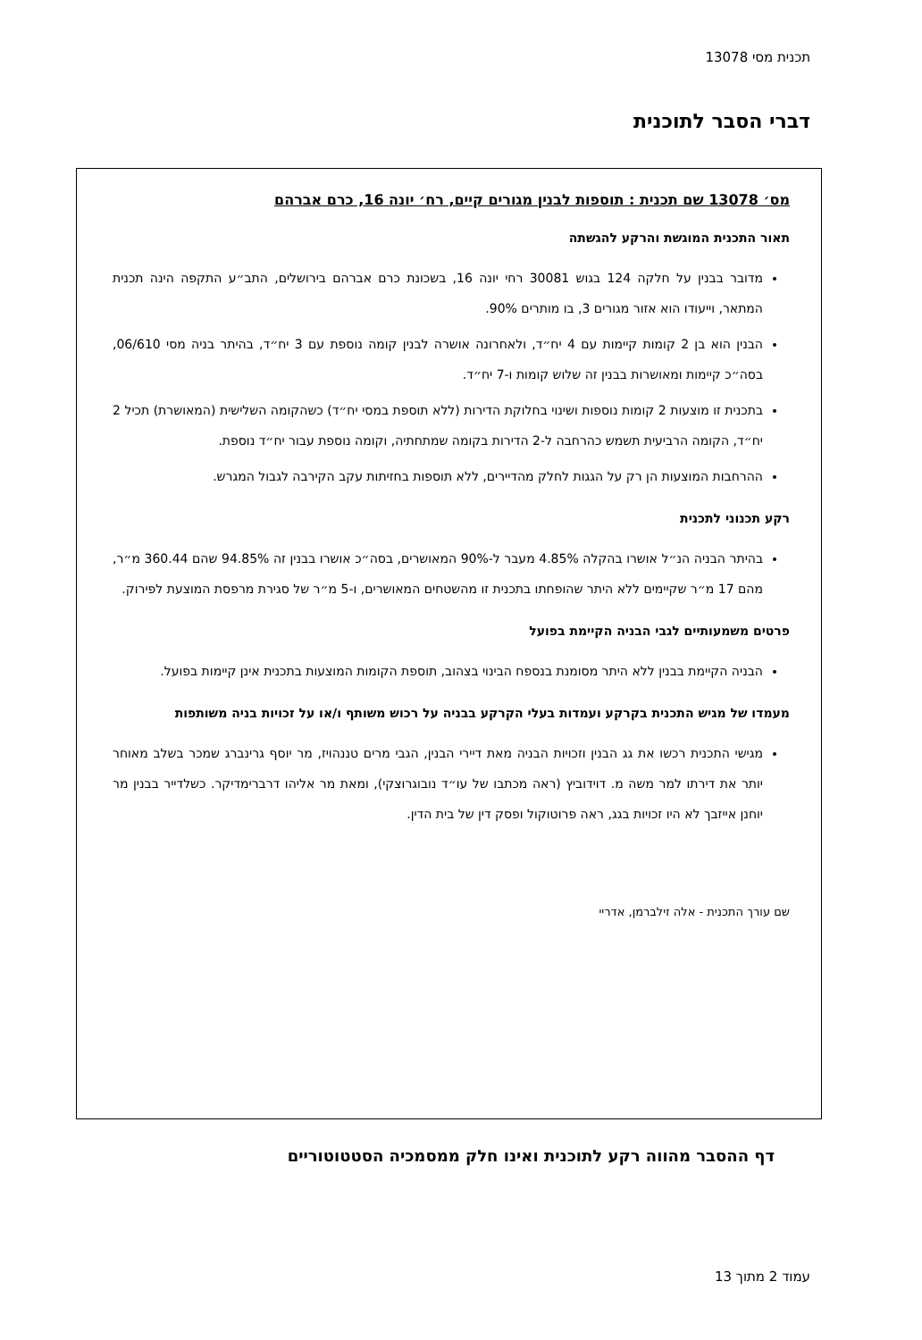תכנית מסי 13078
דברי הסבר לתוכנית
מס׳ 13078 שם תכנית : תוספות לבנין מגורים קיים, רח׳ יונה 16, כרם אברהם
תאור התכנית המוגשת והרקע להגשתה
מדובר בבנין על חלקה 124 בגוש 30081 רחי יונה 16, בשכונת כרם אברהם בירושלים, התב״ע התקפה הינה תכנית המתאר, וייעודו הוא אזור מגורים 3, בו מותרים 90%.
הבנין הוא בן 2 קומות קיימות עם 4 יח״ד, ולאחרונה אושרה לבנין קומה נוספת עם 3 יח״ד, בהיתר בניה מסי 06/610, בסה״כ קיימות ומאושרות בבנין זה שלוש קומות ו-7 יח״ד.
בתכנית זו מוצעות 2 קומות נוספות ושינוי בחלוקת הדירות (ללא תוספת במסי יח״ד) כשהקומה השלישית (המאושרת) תכיל 2 יח״ד, הקומה הרביעית תשמש כהרחבה ל-2 הדירות בקומה שמתחתיה, וקומה נוספת עבור יח״ד נוספת.
ההרחבות המוצעות הן רק על הגגות לחלק מהדיירים, ללא תוספות בחזיתות עקב הקירבה לגבול המגרש.
רקע תכנוני לתכנית
בהיתר הבניה הנ״ל אושרו בהקלה 4.85% מעבר ל-90% המאושרים, בסה״כ אושרו בבנין זה 94.85% שהם 360.44 מ״ר, מהם 17 מ״ר שקיימים ללא היתר שהופחתו בתכנית זו מהשטחים המאושרים, ו-5 מ״ר של סגירת מרפסת המוצעת לפירוק.
פרטים משמעותיים לגבי הבניה הקיימת בפועל
הבניה הקיימת בבנין ללא היתר מסומנת בנספח הבינוי בצהוב, תוספת הקומות המוצעות בתכנית אינן קיימות בפועל.
מעמדו של מגיש התכנית בקרקע ועמדות בעלי הקרקע בבניה על רכוש משותף ו/או על זכויות בניה משותפות
מגישי התכנית רכשו את גג הבנין וזכויות הבניה מאת דיירי הבנין, הגבי מרים טננהויז, מר יוסף גרינברג שמכר בשלב מאוחר יותר את דירתו למר משה מ. דוידוביץ (ראה מכתבו של עו״ד נובוגרוצקי), ומאת מר אליהו דרברימדיקר. כשלדייר בבנין מר יוחנן אייזבך לא היו זכויות בגג, ראה פרוטוקול ופסק דין של בית הדין.
שם עורך התכנית - אלה זילברמן, אדריי
דף ההסבר מהווה רקע לתוכנית ואינו חלק ממסמכיה הסטטוטוריים
עמוד 2 מתוך 13